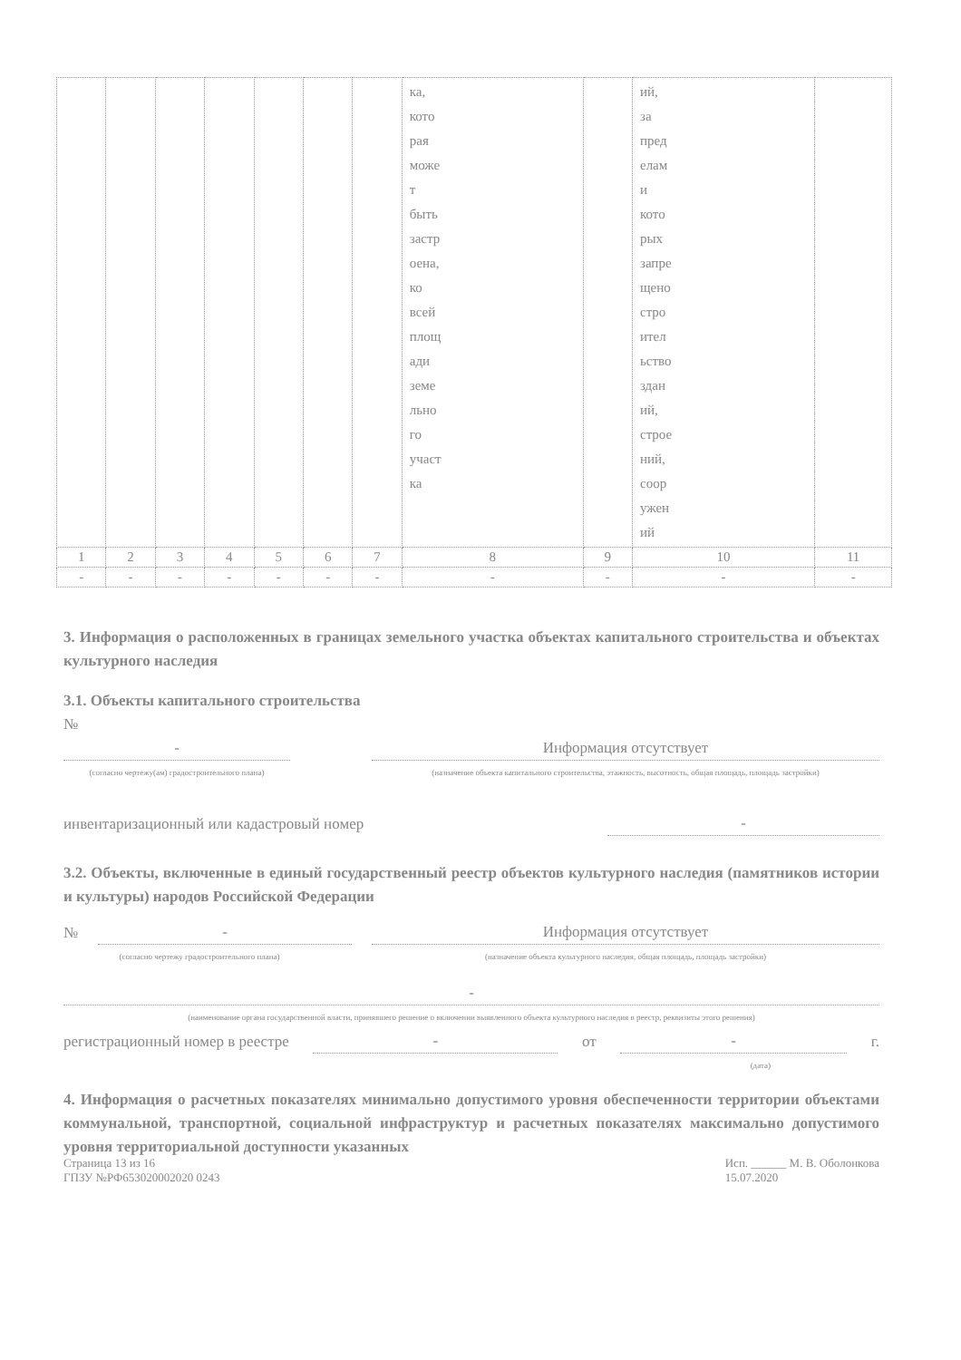| | | | | | | | ка, кото рая може т быть застр оена, ко всей площ ади земе льно го участ ка | | ий, за пред елам и кото рых запре щено стро ител ьство здан ий, строе ний, соор ужен ий | |
| 1 | 2 | 3 | 4 | 5 | 6 | 7 | 8 | 9 | 10 | 11 |
| - | - | - | - | - | - | - | - | - | - | - |
3. Информация о расположенных в границах земельного участка объектах капитального строительства и объектах культурного наследия
3.1. Объекты капитального строительства
№
-
Информация отсутствует
(согласно чертежу(ам) градостроительного плана)
(назначение объекта капитального строительства, этажность, высотность, общая площадь, площадь застройки)
инвентаризационный или кадастровый номер -
3.2. Объекты, включенные в единый государственный реестр объектов культурного наследия (памятников истории и культуры) народов Российской Федерации
№
-
Информация отсутствует
(согласно чертежу градостроительного плана)
(назначение объекта культурного наследия, общая площадь, площадь застройки)
-
(наименование органа государственной власти, принявшего решение о включении выявленного объекта культурного наследия в реестр, реквизиты этого решения)
регистрационный номер в реестре - от - г.
(дата)
4. Информация о расчетных показателях минимально допустимого уровня обеспеченности территории объектами коммунальной, транспортной, социальной инфраструктур и расчетных показателях максимально допустимого уровня территориальной доступности указанных
Страница 13 из 16
ГПЗУ №РФ653020002020 0243 Исп. ______ М. В. Оболонкова
15.07.2020